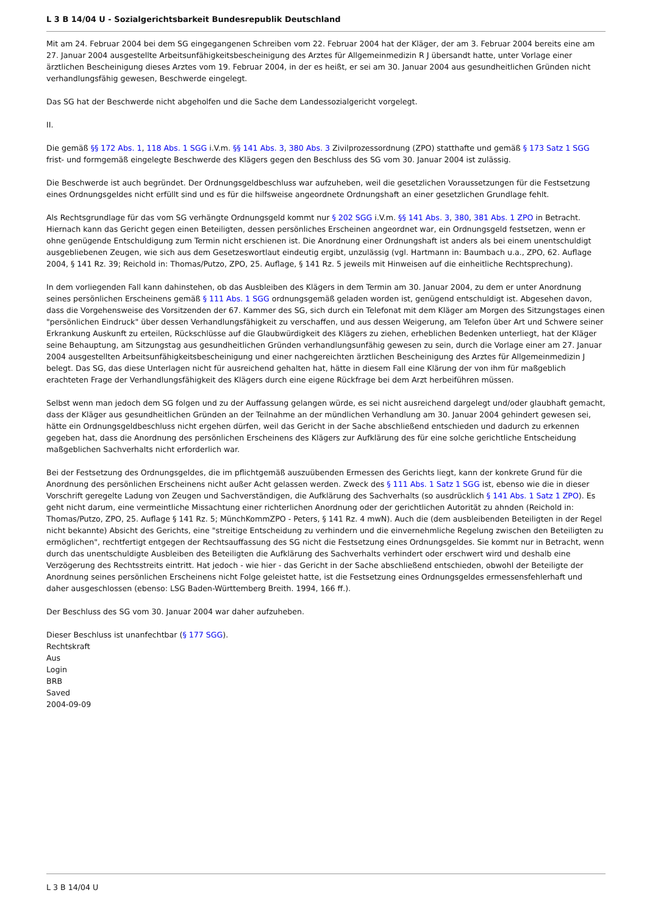L 3 B 14/04 U - Sozialgerichtsbarkeit Bundesrepublik Deutschland
Mit am 24. Februar 2004 bei dem SG eingegangenen Schreiben vom 22. Februar 2004 hat der Kläger, der am 3. Februar 2004 bereits eine am 27. Januar 2004 ausgestellte Arbeitsunfähigkeitsbescheinigung des Arztes für Allgemeinmedizin R J übersandt hatte, unter Vorlage einer ärztlichen Bescheinigung dieses Arztes vom 19. Februar 2004, in der es heißt, er sei am 30. Januar 2004 aus gesundheitlichen Gründen nicht verhandlungsfähig gewesen, Beschwerde eingelegt.
Das SG hat der Beschwerde nicht abgeholfen und die Sache dem Landessozialgericht vorgelegt.
II.
Die gemäß §§ 172 Abs. 1, 118 Abs. 1 SGG i.V.m. §§ 141 Abs. 3, 380 Abs. 3 Zivilprozessordnung (ZPO) statthafte und gemäß § 173 Satz 1 SGG frist- und formgemäß eingelegte Beschwerde des Klägers gegen den Beschluss des SG vom 30. Januar 2004 ist zulässig.
Die Beschwerde ist auch begründet. Der Ordnungsgeldbeschluss war aufzuheben, weil die gesetzlichen Voraussetzungen für die Festsetzung eines Ordnungsgeldes nicht erfüllt sind und es für die hilfsweise angeordnete Ordnungshaft an einer gesetzlichen Grundlage fehlt.
Als Rechtsgrundlage für das vom SG verhängte Ordnungsgeld kommt nur § 202 SGG i.V.m. §§ 141 Abs. 3, 380, 381 Abs. 1 ZPO in Betracht. Hiernach kann das Gericht gegen einen Beteiligten, dessen persönliches Erscheinen angeordnet war, ein Ordnungsgeld festsetzen, wenn er ohne genügende Entschuldigung zum Termin nicht erschienen ist. Die Anordnung einer Ordnungshaft ist anders als bei einem unentschuldigt ausgebliebenen Zeugen, wie sich aus dem Gesetzeswortlaut eindeutig ergibt, unzulässig (vgl. Hartmann in: Baumbach u.a., ZPO, 62. Auflage 2004, § 141 Rz. 39; Reichold in: Thomas/Putzo, ZPO, 25. Auflage, § 141 Rz. 5 jeweils mit Hinweisen auf die einheitliche Rechtsprechung).
In dem vorliegenden Fall kann dahinstehen, ob das Ausbleiben des Klägers in dem Termin am 30. Januar 2004, zu dem er unter Anordnung seines persönlichen Erscheinens gemäß § 111 Abs. 1 SGG ordnungsgemäß geladen worden ist, genügend entschuldigt ist. Abgesehen davon, dass die Vorgehensweise des Vorsitzenden der 67. Kammer des SG, sich durch ein Telefonat mit dem Kläger am Morgen des Sitzungstages einen "persönlichen Eindruck" über dessen Verhandlungsfähigkeit zu verschaffen, und aus dessen Weigerung, am Telefon über Art und Schwere seiner Erkrankung Auskunft zu erteilen, Rückschlüsse auf die Glaubwürdigkeit des Klägers zu ziehen, erheblichen Bedenken unterliegt, hat der Kläger seine Behauptung, am Sitzungstag aus gesundheitlichen Gründen verhandlungsunfähig gewesen zu sein, durch die Vorlage einer am 27. Januar 2004 ausgestellten Arbeitsunfähigkeitsbescheinigung und einer nachgereichten ärztlichen Bescheinigung des Arztes für Allgemeinmedizin J belegt. Das SG, das diese Unterlagen nicht für ausreichend gehalten hat, hätte in diesem Fall eine Klärung der von ihm für maßgeblich erachteten Frage der Verhandlungsfähigkeit des Klägers durch eine eigene Rückfrage bei dem Arzt herbeiführen müssen.
Selbst wenn man jedoch dem SG folgen und zu der Auffassung gelangen würde, es sei nicht ausreichend dargelegt und/oder glaubhaft gemacht, dass der Kläger aus gesundheitlichen Gründen an der Teilnahme an der mündlichen Verhandlung am 30. Januar 2004 gehindert gewesen sei, hätte ein Ordnungsgeldbeschluss nicht ergehen dürfen, weil das Gericht in der Sache abschließend entschieden und dadurch zu erkennen gegeben hat, dass die Anordnung des persönlichen Erscheinens des Klägers zur Aufklärung des für eine solche gerichtliche Entscheidung maßgeblichen Sachverhalts nicht erforderlich war.
Bei der Festsetzung des Ordnungsgeldes, die im pflichtgemäß auszuübenden Ermessen des Gerichts liegt, kann der konkrete Grund für die Anordnung des persönlichen Erscheinens nicht außer Acht gelassen werden. Zweck des § 111 Abs. 1 Satz 1 SGG ist, ebenso wie die in dieser Vorschrift geregelte Ladung von Zeugen und Sachverständigen, die Aufklärung des Sachverhalts (so ausdrücklich § 141 Abs. 1 Satz 1 ZPO). Es geht nicht darum, eine vermeintliche Missachtung einer richterlichen Anordnung oder der gerichtlichen Autorität zu ahnden (Reichold in: Thomas/Putzo, ZPO, 25. Auflage § 141 Rz. 5; MünchKommZPO - Peters, § 141 Rz. 4 mwN). Auch die (dem ausbleibenden Beteiligten in der Regel nicht bekannte) Absicht des Gerichts, eine "streitige Entscheidung zu verhindern und die einvernehmliche Regelung zwischen den Beteiligten zu ermöglichen", rechtfertigt entgegen der Rechtsauffassung des SG nicht die Festsetzung eines Ordnungsgeldes. Sie kommt nur in Betracht, wenn durch das unentschuldigte Ausbleiben des Beteiligten die Aufklärung des Sachverhalts verhindert oder erschwert wird und deshalb eine Verzögerung des Rechtsstreits eintritt. Hat jedoch - wie hier - das Gericht in der Sache abschließend entschieden, obwohl der Beteiligte der Anordnung seines persönlichen Erscheinens nicht Folge geleistet hatte, ist die Festsetzung eines Ordnungsgeldes ermessensfehlerhaft und daher ausgeschlossen (ebenso: LSG Baden-Württemberg Breith. 1994, 166 ff.).
Der Beschluss des SG vom 30. Januar 2004 war daher aufzuheben.
Dieser Beschluss ist unanfechtbar (§ 177 SGG).
Rechtskraft
Aus
Login
BRB
Saved
2004-09-09
L 3 B 14/04 U